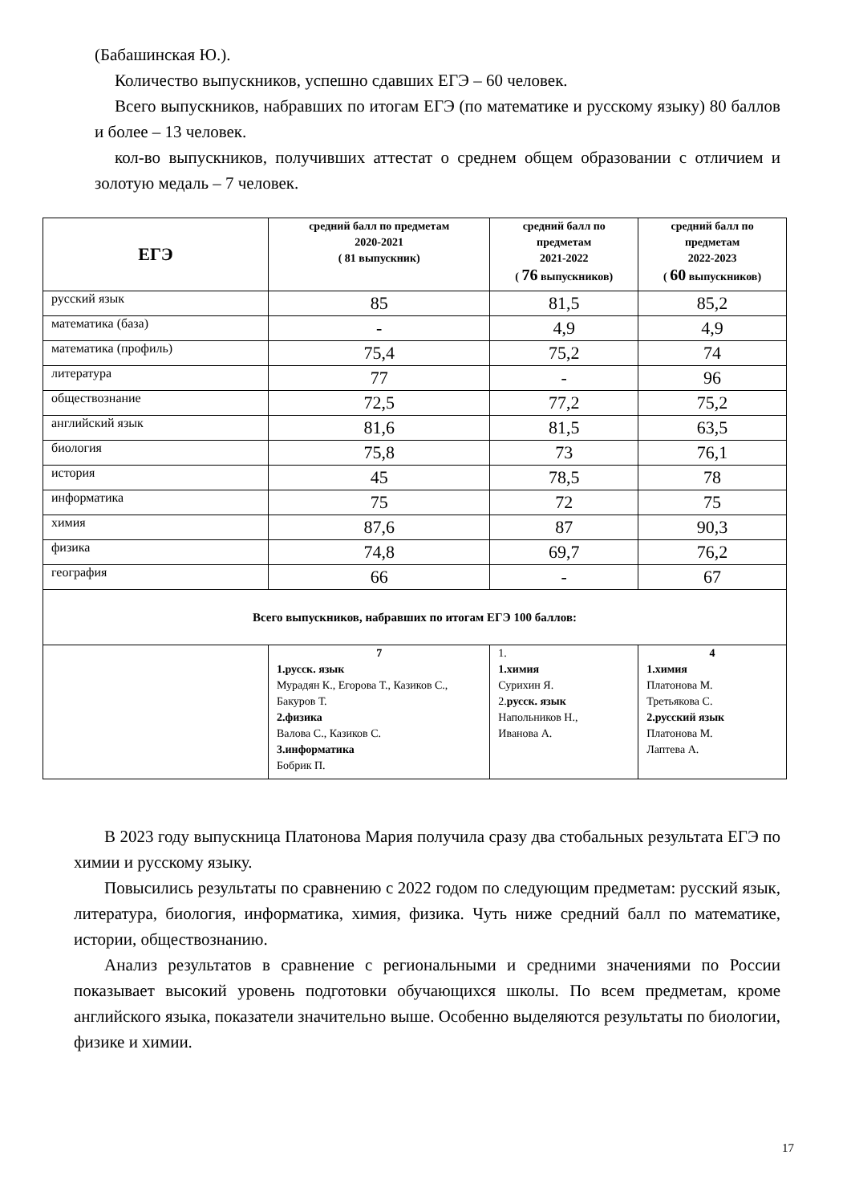(Бабашинская Ю.).
Количество выпускников, успешно сдавших ЕГЭ – 60 человек.
Всего выпускников, набравших по итогам ЕГЭ (по математике и русскому языку) 80 баллов и более – 13 человек.
кол-во выпускников, получивших аттестат о среднем общем образовании с отличием и золотую медаль – 7 человек.
| ЕГЭ | средний балл по предметам 2020-2021 ( 81 выпускник) | средний балл по предметам 2021-2022 ( 76 выпускников) | средний балл по предметам 2022-2023 ( 60 выпускников) |
| --- | --- | --- | --- |
| русский язык | 85 | 81,5 | 85,2 |
| математика (база) | - | 4,9 | 4,9 |
| математика (профиль) | 75,4 | 75,2 | 74 |
| литература | 77 | - | 96 |
| обществознание | 72,5 | 77,2 | 75,2 |
| английский язык | 81,6 | 81,5 | 63,5 |
| биология | 75,8 | 73 | 76,1 |
| история | 45 | 78,5 | 78 |
| информатика | 75 | 72 | 75 |
| химия | 87,6 | 87 | 90,3 |
| физика | 74,8 | 69,7 | 76,2 |
| география | 66 | - | 67 |
| Всего выпускников, набравших по итогам ЕГЭ 100 баллов: | | | |
| | 7 1.русск. язык Мурадян К., Егорова Т., Казиков С., Бакуров Т. 2.физика Валова С., Казиков С. 3.информатика Бобрик П. | 1. 1.химия Сурихин Я. 2. русск. язык Напольников Н., Иванова А. | 4 1.химия Платонова М. Третьякова С. 2.русский язык Платонова М. Лаптева А. |
В 2023 году выпускница Платонова Мария получила сразу два стобальных результата ЕГЭ по химии и русскому языку.
Повысились результаты по сравнению с 2022 годом по следующим предметам: русский язык, литература, биология, информатика, химия, физика. Чуть ниже средний балл по математике, истории, обществознанию.
Анализ результатов в сравнение с региональными и средними значениями по России показывает высокий уровень подготовки обучающихся школы. По всем предметам, кроме английского языка, показатели значительно выше. Особенно выделяются результаты по биологии, физике и химии.
17